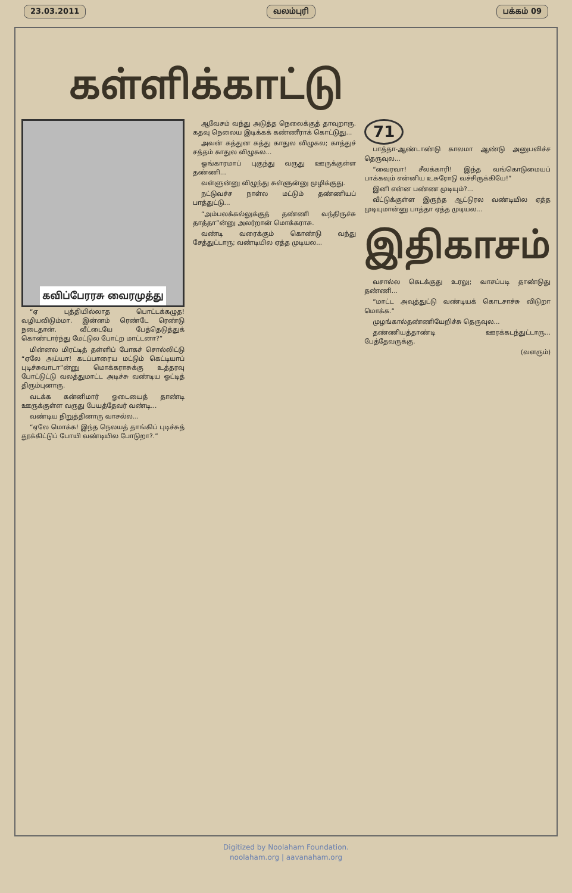23.03.2011 வலம்புரி பக்கம் 09
கள்ளிக்காட்டு
கவிப்பேரரசு வைரமுத்து
“ஏ புத்தியில்லாத பொட்டக்கழுத! வழியவிடும்மா. இன்னம் ரெண்டே ரெண்டு நடைதான். வீட்டையே பேத்தெடுத்துக் கொண்டார்ந்து மேட்டுல போட்ற மாட்டனா?”
மின்னல மிரட்டித் தள்ளிப் போகச் சொல்லிட்டு “ஏலே அய்யா! கடப்பாரைய மட்டும் கெட்டியாப் புடிச்சுவாடா”ன்னு மொக்கராசுக்கு உத்தரவு போட்டுட்டு வலத்துமாட்ட அடிச்சு வண்டிய ஓட்டித் திரும்புனாரு.
வடக்க கன்னிமார் ஓடையைத் தாண்டி ஊருக்குள்ள வருது பேயத்தேவர் வண்டி...
வண்டிய நிறுத்தினாரு வாசல்ல...
“ஏலே மொக்க! இந்த நெலயத் தாங்கிப் புடிச்சுத் தூக்கிட்டுப் போயி வண்டியில போடுறா?.”
ஆவேசம் வந்து அடுத்த நெலைக்குத் தாவுறாரு. கதவு நெலைய இடிக்கக் கண்ணீராக் கொட்டுது...
அவன் கத்துன கத்து காதுல விழுகல; காத்துச் சத்தம் காதுல விழுகல...
ஓங்காரமாப் புகுந்து வருது ஊருக்குள்ள தண்ணி...
வள்ளுன்னு விழுந்து சுள்ளுன்னு முழிக்குது.
நட்டுவச்ச நாள்ல மட்டும் தண்ணியப் பாத்துட்டு...
“அம்பலக்கல்லுக்குத் தண்ணி வந்திருச்சு தாத்தா”ன்னு அலர்றான் மொக்கராசு.
வண்டி வரைக்கும் கொண்டு வந்து சேத்துட்டாரு; வண்டியில ஏத்த முடியல...
71
பாத்தா-ஆண்டாண்டு காலமா ஆண்டு அனுபவிச்ச தெருவுல...
“வைரவா! சீலக்காரி! இந்த வங்கொடுமையப் பாக்கவும் என்னிய உசுரோடு வச்சிருக்கியே!”
இனி என்ன பண்ண முடியும்?...
வீட்டுக்குள்ள இருந்த ஆட்டுரல வண்டியில ஏத்த முடியுமான்னு பாத்தா ஏத்த முடியல...
இதிகாசம்
வசால்ல கெடக்குது உரலு; வாசப்படி தாண்டுது தண்ணி...
“மாட்ட அவுத்துட்டு வண்டியக் கொடசாச்சு விடுறா மொக்க.”
முழங்கால்தண்ணியேறிச்சு தெருவுல...
தண்ணியத்தாண்டி ஊரக்கடந்துட்டாரு... பேத்தேவருக்கு.
(வளரும்)
Digitized by Noolaham Foundation.
noolaham.org | aavanaham.org